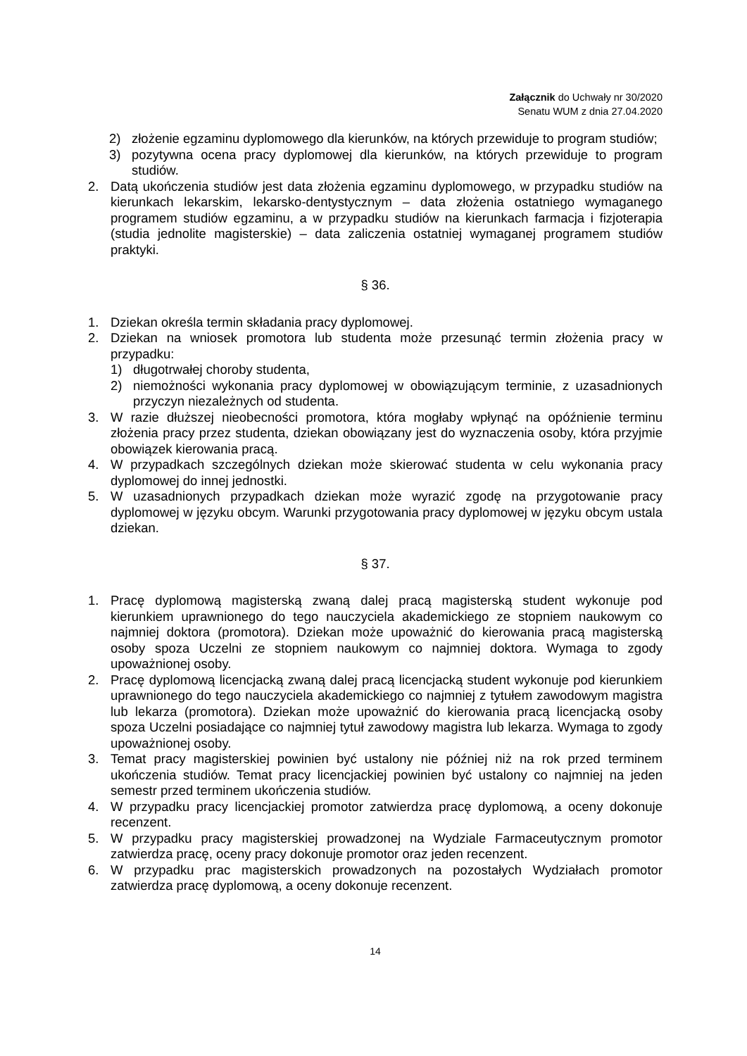Załącznik do Uchwały nr 30/2020
Senatu WUM z dnia 27.04.2020
2) złożenie egzaminu dyplomowego dla kierunków, na których przewiduje to program studiów;
3) pozytywna ocena pracy dyplomowej dla kierunków, na których przewiduje to program studiów.
2. Datą ukończenia studiów jest data złożenia egzaminu dyplomowego, w przypadku studiów na kierunkach lekarskim, lekarsko-dentystycznym – data złożenia ostatniego wymaganego programem studiów egzaminu, a w przypadku studiów na kierunkach farmacja i fizjoterapia (studia jednolite magisterskie) – data zaliczenia ostatniej wymaganej programem studiów praktyki.
§ 36.
1. Dziekan określa termin składania pracy dyplomowej.
2. Dziekan na wniosek promotora lub studenta może przesunąć termin złożenia pracy w przypadku:
1) długotrwałej choroby studenta,
2) niemożności wykonania pracy dyplomowej w obowiązującym terminie, z uzasadnionych przyczyn niezależnych od studenta.
3. W razie dłuższej nieobecności promotora, która mogłaby wpłynąć na opóźnienie terminu złożenia pracy przez studenta, dziekan obowiązany jest do wyznaczenia osoby, która przyjmie obowiązek kierowania pracą.
4. W przypadkach szczególnych dziekan może skierować studenta w celu wykonania pracy dyplomowej do innej jednostki.
5. W uzasadnionych przypadkach dziekan może wyrazić zgodę na przygotowanie pracy dyplomowej w języku obcym. Warunki przygotowania pracy dyplomowej w języku obcym ustala dziekan.
§ 37.
1. Pracę dyplomową magisterską zwaną dalej pracą magisterską student wykonuje pod kierunkiem uprawnionego do tego nauczyciela akademickiego ze stopniem naukowym co najmniej doktora (promotora). Dziekan może upoważnić do kierowania pracą magisterską osoby spoza Uczelni ze stopniem naukowym co najmniej doktora. Wymaga to zgody upoważnionej osoby.
2. Pracę dyplomową licencjacką zwaną dalej pracą licencjacką student wykonuje pod kierunkiem uprawnionego do tego nauczyciela akademickiego co najmniej z tytułem zawodowym magistra lub lekarza (promotora). Dziekan może upoważnić do kierowania pracą licencjacką osoby spoza Uczelni posiadające co najmniej tytuł zawodowy magistra lub lekarza. Wymaga to zgody upoważnionej osoby.
3. Temat pracy magisterskiej powinien być ustalony nie później niż na rok przed terminem ukończenia studiów. Temat pracy licencjackiej powinien być ustalony co najmniej na jeden semestr przed terminem ukończenia studiów.
4. W przypadku pracy licencjackiej promotor zatwierdza pracę dyplomową, a oceny dokonuje recenzent.
5. W przypadku pracy magisterskiej prowadzonej na Wydziale Farmaceutycznym promotor zatwierdza pracę, oceny pracy dokonuje promotor oraz jeden recenzent.
6. W przypadku prac magisterskich prowadzonych na pozostałych Wydziałach promotor zatwierdza pracę dyplomową, a oceny dokonuje recenzent.
14